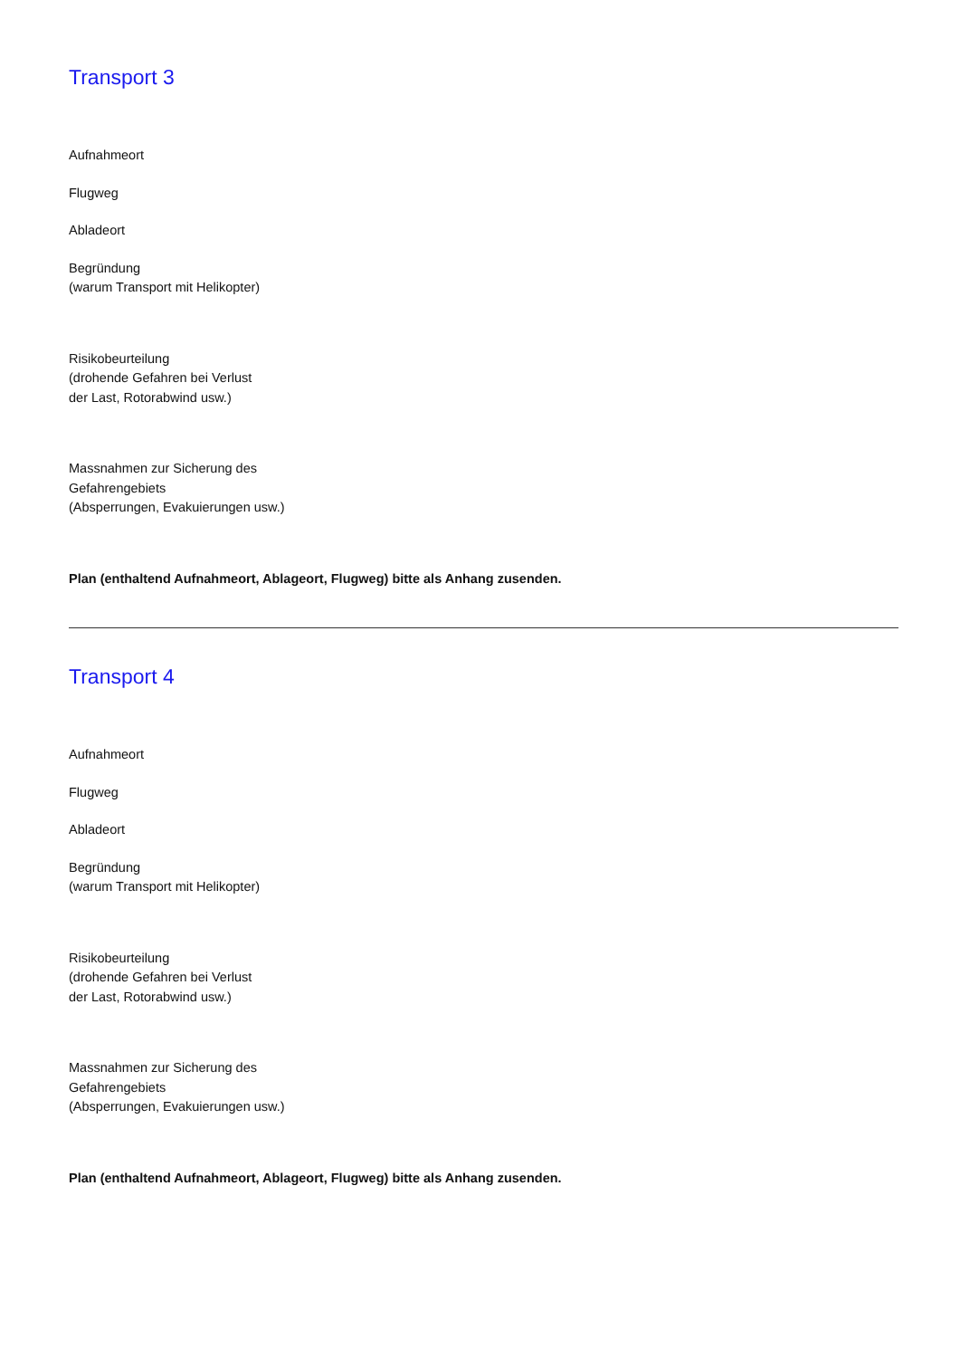Transport 3
Aufnahmeort
Flugweg
Abladeort
Begründung
(warum Transport mit Helikopter)
Risikobeurteilung
(drohende Gefahren bei Verlust
der Last, Rotorabwind usw.)
Massnahmen zur Sicherung des
Gefahrengebiets
(Absperrungen, Evakuierungen usw.)
Plan (enthaltend Aufnahmeort, Ablageort, Flugweg) bitte als Anhang zusenden.
Transport 4
Aufnahmeort
Flugweg
Abladeort
Begründung
(warum Transport mit Helikopter)
Risikobeurteilung
(drohende Gefahren bei Verlust
der Last, Rotorabwind usw.)
Massnahmen zur Sicherung des
Gefahrengebiets
(Absperrungen, Evakuierungen usw.)
Plan (enthaltend Aufnahmeort, Ablageort, Flugweg) bitte als Anhang zusenden.